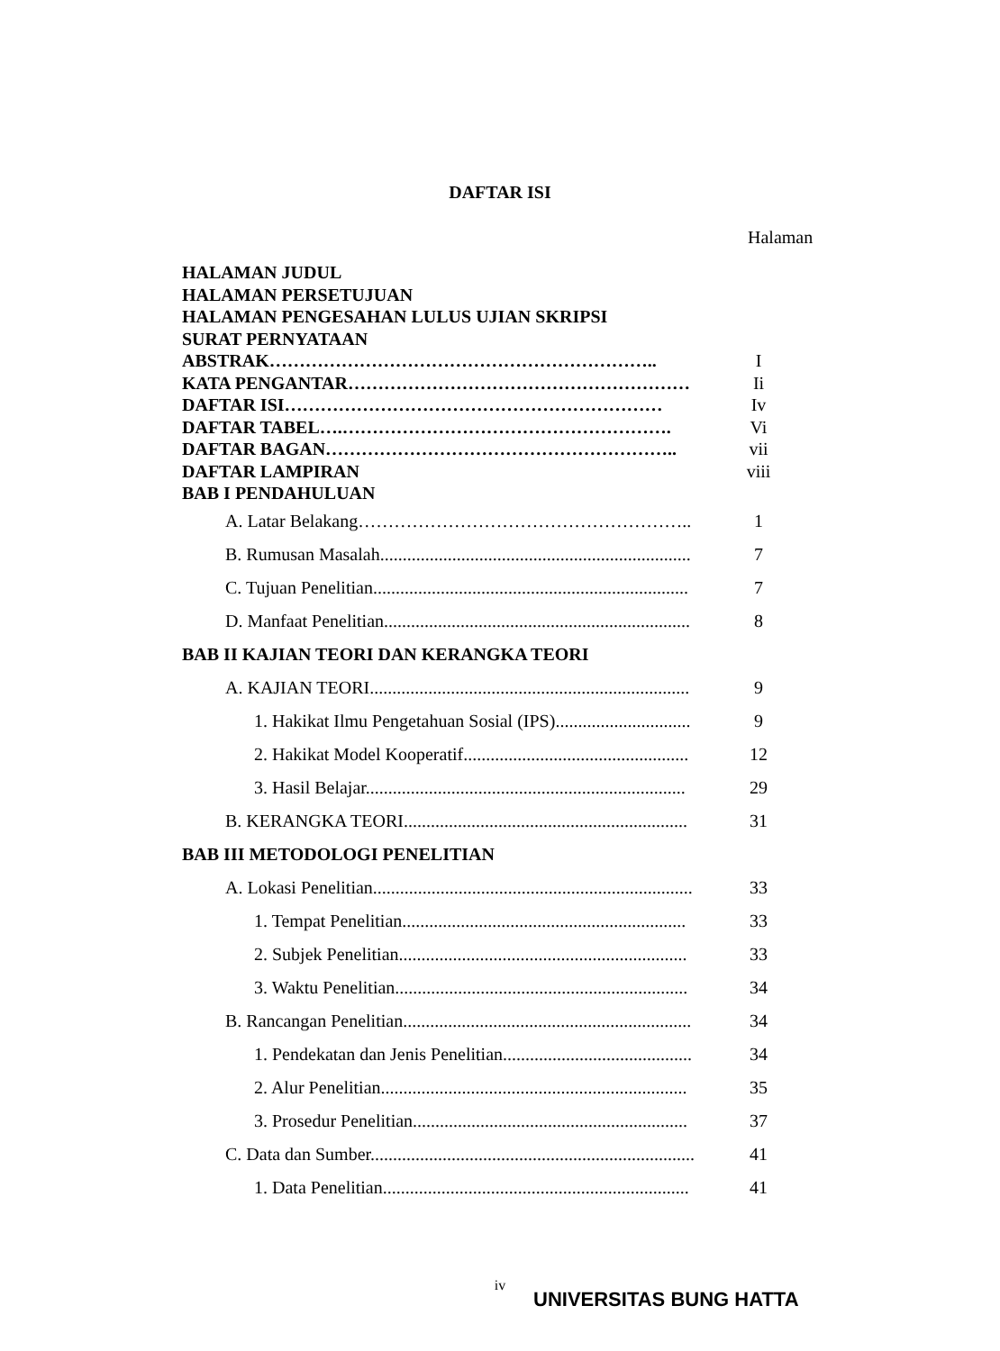DAFTAR ISI
Halaman
HALAMAN JUDUL
HALAMAN PERSETUJUAN
HALAMAN PENGESAHAN LULUS UJIAN SKRIPSI
SURAT PERNYATAAN
ABSTRAK……………………………………………………….. I
KATA PENGANTAR………………………………………………… Ii
DAFTAR ISI……………………………………………………… Iv
DAFTAR TABEL….………………………………………………. Vi
DAFTAR BAGAN………………………………………………….. vii
DAFTAR LAMPIRAN viii
BAB I PENDAHULUAN
A. Latar Belakang……………………………………………….. 1
B. Rumusan Masalah..................................................................... 7
C. Tujuan Penelitian...................................................................... 7
D. Manfaat Penelitian.................................................................... 8
BAB II KAJIAN TEORI DAN KERANGKA TEORI
A. KAJIAN TEORI....................................................................... 9
1. Hakikat Ilmu Pengetahuan Sosial (IPS).............................. 9
2. Hakikat Model Kooperatif.................................................. 12
3. Hasil Belajar....................................................................... 29
B. KERANGKA TEORI............................................................... 31
BAB III METODOLOGI PENELITIAN
A. Lokasi Penelitian....................................................................... 33
1. Tempat Penelitian............................................................... 33
2. Subjek Penelitian................................................................ 33
3. Waktu Penelitian................................................................. 34
B. Rancangan Penelitian................................................................ 34
1. Pendekatan dan Jenis Penelitian.......................................... 34
2. Alur Penelitian.................................................................... 35
3. Prosedur Penelitian............................................................. 37
C. Data dan Sumber........................................................................ 41
1. Data Penelitian.................................................................... 41
iv
UNIVERSITAS BUNG HATTA